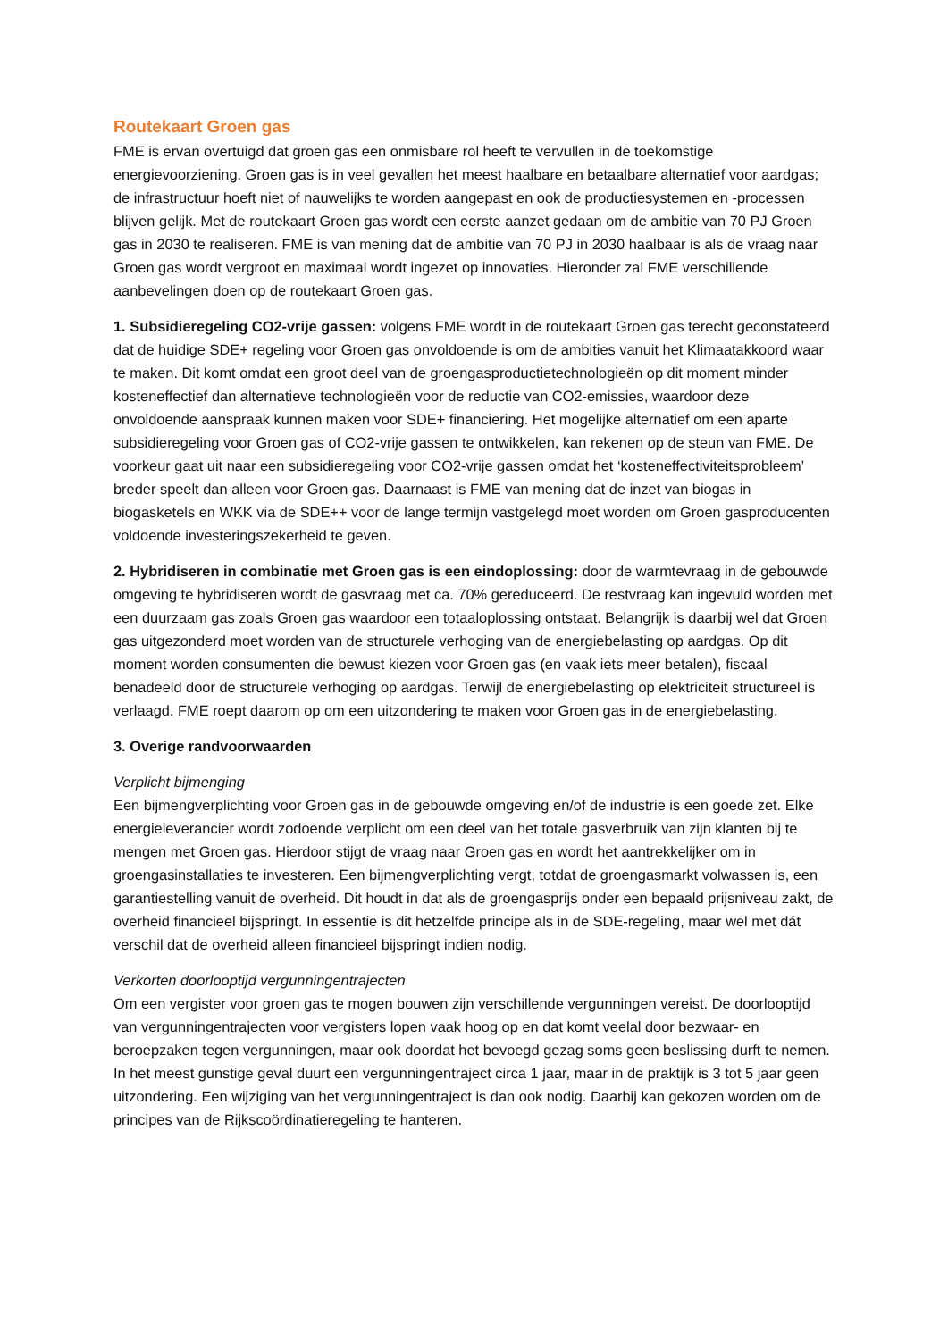Routekaart Groen gas
FME is ervan overtuigd dat groen gas een onmisbare rol heeft te vervullen in de toekomstige energievoorziening. Groen gas is in veel gevallen het meest haalbare en betaalbare alternatief voor aardgas; de infrastructuur hoeft niet of nauwelijks te worden aangepast en ook de productiesystemen en -processen blijven gelijk. Met de routekaart Groen gas wordt een eerste aanzet gedaan om de ambitie van 70 PJ Groen gas in 2030 te realiseren. FME is van mening dat de ambitie van 70 PJ in 2030 haalbaar is als de vraag naar Groen gas wordt vergroot en maximaal wordt ingezet op innovaties. Hieronder zal FME verschillende aanbevelingen doen op de routekaart Groen gas.
1. Subsidieregeling CO2-vrije gassen: volgens FME wordt in de routekaart Groen gas terecht geconstateerd dat de huidige SDE+ regeling voor Groen gas onvoldoende is om de ambities vanuit het Klimaatakkoord waar te maken. Dit komt omdat een groot deel van de groengasproductietechnologieën op dit moment minder kosteneffectief dan alternatieve technologieën voor de reductie van CO2-emissies, waardoor deze onvoldoende aanspraak kunnen maken voor SDE+ financiering. Het mogelijke alternatief om een aparte subsidieregeling voor Groen gas of CO2-vrije gassen te ontwikkelen, kan rekenen op de steun van FME. De voorkeur gaat uit naar een subsidieregeling voor CO2-vrije gassen omdat het ‘kosteneffectiviteitsprobleem’ breder speelt dan alleen voor Groen gas. Daarnaast is FME van mening dat de inzet van biogas in biogasketels en WKK via de SDE++ voor de lange termijn vastgelegd moet worden om Groen gasproducenten voldoende investeringszekerheid te geven.
2. Hybridiseren in combinatie met Groen gas is een eindoplossing: door de warmtevraag in de gebouwde omgeving te hybridiseren wordt de gasvraag met ca. 70% gereduceerd. De restvraag kan ingevuld worden met een duurzaam gas zoals Groen gas waardoor een totaaloplossing ontstaat. Belangrijk is daarbij wel dat Groen gas uitgezonderd moet worden van de structurele verhoging van de energiebelasting op aardgas. Op dit moment worden consumenten die bewust kiezen voor Groen gas (en vaak iets meer betalen), fiscaal benadeeld door de structurele verhoging op aardgas. Terwijl de energiebelasting op elektriciteit structureel is verlaagd. FME roept daarom op om een uitzondering te maken voor Groen gas in de energiebelasting.
3. Overige randvoorwaarden
Verplicht bijmenging
Een bijmengverplichting voor Groen gas in de gebouwde omgeving en/of de industrie is een goede zet. Elke energieleverancier wordt zodoende verplicht om een deel van het totale gasverbruik van zijn klanten bij te mengen met Groen gas. Hierdoor stijgt de vraag naar Groen gas en wordt het aantrekkelijker om in groengasinstallaties te investeren. Een bijmengverplichting vergt, totdat de groengasmarkt volwassen is, een garantiestelling vanuit de overheid. Dit houdt in dat als de groengasprijs onder een bepaald prijsniveau zakt, de overheid financieel bijspringt. In essentie is dit hetzelfde principe als in de SDE-regeling, maar wel met dát verschil dat de overheid alleen financieel bijspringt indien nodig.
Verkorten doorlooptijd vergunningentrajecten
Om een vergister voor groen gas te mogen bouwen zijn verschillende vergunningen vereist. De doorlooptijd van vergunningentrajecten voor vergisters lopen vaak hoog op en dat komt veelal door bezwaar- en beroepzaken tegen vergunningen, maar ook doordat het bevoegd gezag soms geen beslissing durft te nemen. In het meest gunstige geval duurt een vergunningentraject circa 1 jaar, maar in de praktijk is 3 tot 5 jaar geen uitzondering. Een wijziging van het vergunningentraject is dan ook nodig. Daarbij kan gekozen worden om de principes van de Rijkscoördinatieregeling te hanteren.